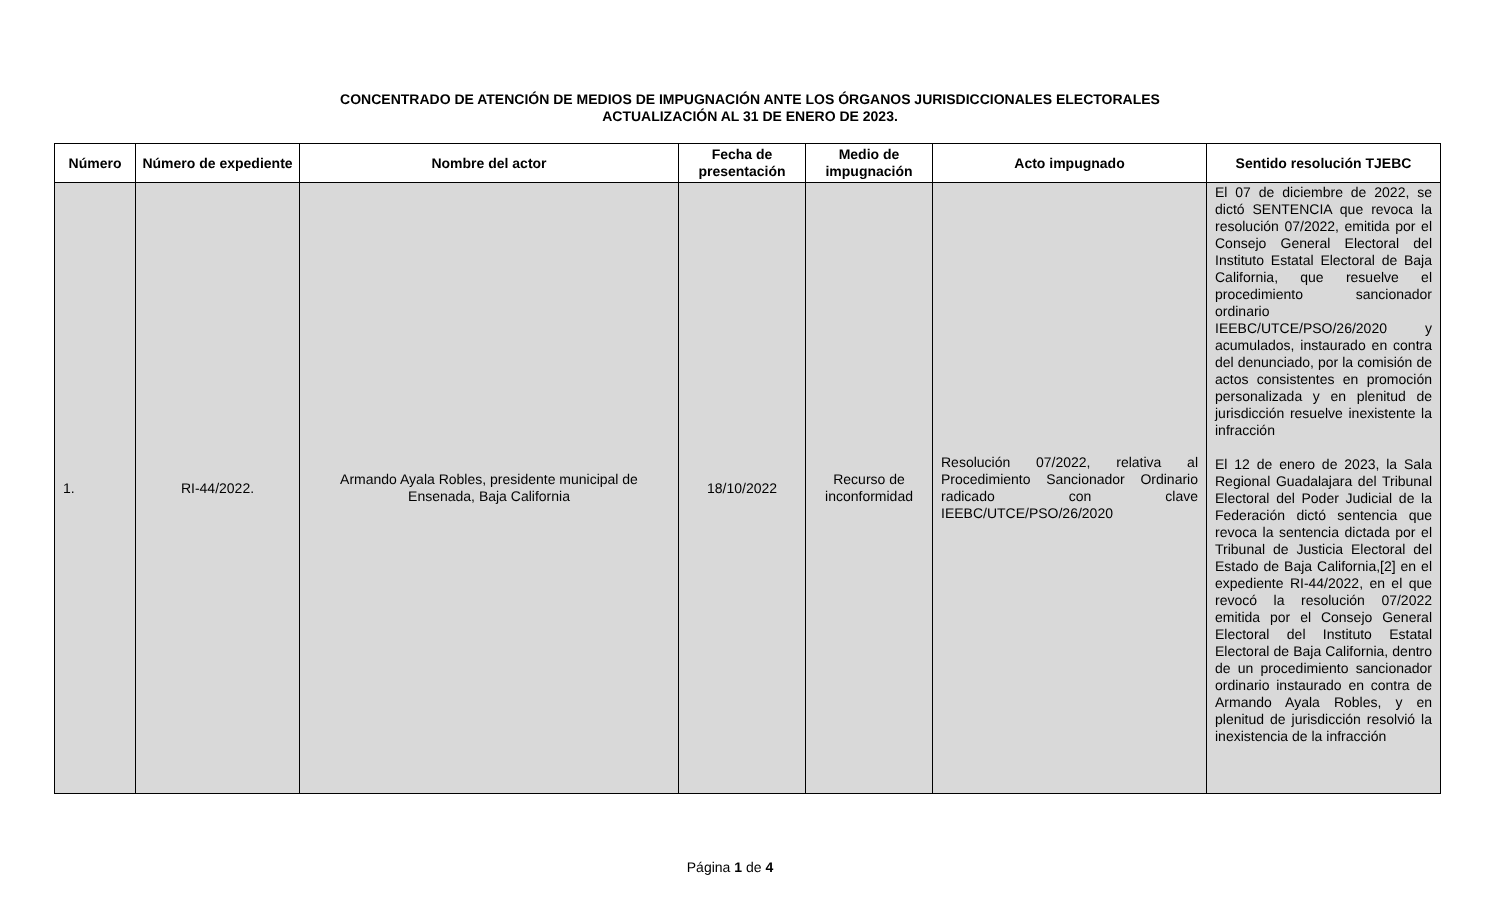CONCENTRADO DE ATENCIÓN DE MEDIOS DE IMPUGNACIÓN ANTE LOS ÓRGANOS JURISDICCIONALES ELECTORALES
ACTUALIZACIÓN AL 31 DE ENERO DE 2023.
| Número | Número de expediente | Nombre del actor | Fecha de presentación | Medio de impugnación | Acto impugnado | Sentido resolución TJEBC |
| --- | --- | --- | --- | --- | --- | --- |
| 1. | RI-44/2022. | Armando Ayala Robles, presidente municipal de Ensenada, Baja California | 18/10/2022 | Recurso de inconformidad | Resolución 07/2022, relativa al Procedimiento Sancionador Ordinario radicado con clave IEEBC/UTCE/PSO/26/2020 | El 07 de diciembre de 2022, se dictó SENTENCIA que revoca la resolución 07/2022, emitida por el Consejo General Electoral del Instituto Estatal Electoral de Baja California, que resuelve el procedimiento sancionador ordinario IEEBC/UTCE/PSO/26/2020 y acumulados, instaurado en contra del denunciado, por la comisión de actos consistentes en promoción personalizada y en plenitud de jurisdicción resuelve inexistente la infracción El 12 de enero de 2023, la Sala Regional Guadalajara del Tribunal Electoral del Poder Judicial de la Federación dictó sentencia que revoca la sentencia dictada por el Tribunal de Justicia Electoral del Estado de Baja California,[2] en el expediente RI-44/2022, en el que revocó la resolución 07/2022 emitida por el Consejo General Electoral del Instituto Estatal Electoral de Baja California, dentro de un procedimiento sancionador ordinario instaurado en contra de Armando Ayala Robles, y en plenitud de jurisdicción resolvió la inexistencia de la infracción |
Página 1 de 4